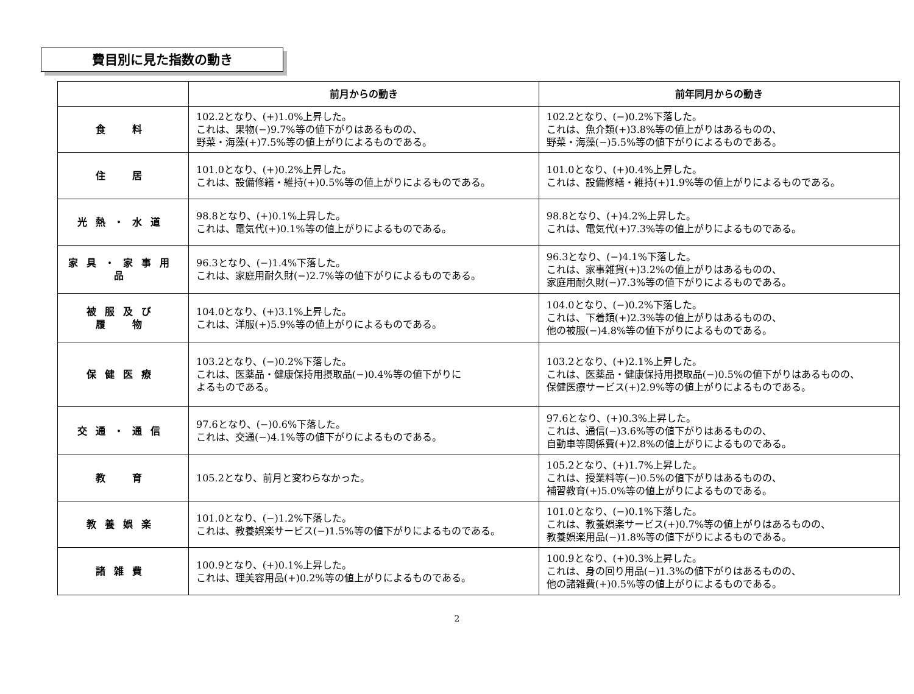費目別に見た指数の動き
| | 前月からの動き | 前年同月からの動き |
| --- | --- | --- |
| 食 料 | 102.2となり、(+)1.0%上昇した。 これは、果物(−)9.7%等の値下がりはあるものの、 野菜・海藻(+)7.5%等の値上がりによるものである。 | 102.2となり、(−)0.2%下落した。 これは、魚介類(+)3.8%等の値上がりはあるものの、 野菜・海藻(−)5.5%等の値下がりによるものである。 |
| 住 居 | 101.0となり、(+)0.2%上昇した。 これは、設備修繕・維持(+)0.5%等の値上がりによるものである。 | 101.0となり、(+)0.4%上昇した。 これは、設備修繕・維持(+)1.9%等の値上がりによるものである。 |
| 光熱・水道 | 98.8となり、(+)0.1%上昇した。 これは、電気代(+)0.1%等の値上がりによるものである。 | 98.8となり、(+)4.2%上昇した。 これは、電気代(+)7.3%等の値上がりによるものである。 |
| 家具・家事用品 | 96.3となり、(−)1.4%下落した。 これは、家庭用耐久財(−)2.7%等の値下がりによるものである。 | 96.3となり、(−)4.1%下落した。 これは、家事雑貨(+)3.2%の値上がりはあるものの、 家庭用耐久財(−)7.3%等の値下がりによるものである。 |
| 被服及び 履 物 | 104.0となり、(+)3.1%上昇した。 これは、洋服(+)5.9%等の値上がりによるものである。 | 104.0となり、(−)0.2%下落した。 これは、下着類(+)2.3%等の値上がりはあるものの、 他の被服(−)4.8%等の値下がりによるものである。 |
| 保健医療 | 103.2となり、(−)0.2%下落した。 これは、医薬品・健康保持用摂取品(−)0.4%等の値下がりに よるものである。 | 103.2となり、(+)2.1%上昇した。 これは、医薬品・健康保持用摂取品(−)0.5%の値下がりはあるものの、 保健医療サービス(+)2.9%等の値上がりによるものである。 |
| 交通・通信 | 97.6となり、(−)0.6%下落した。 これは、交通(−)4.1%等の値下がりによるものである。 | 97.6となり、(+)0.3%上昇した。 これは、通信(−)3.6%等の値下がりはあるものの、 自動車等関係費(+)2.8%の値上がりによるものである。 |
| 教 育 | 105.2となり、前月と変わらなかった。 | 105.2となり、(+)1.7%上昇した。 これは、授業料等(−)0.5%の値下がりはあるものの、 補習教育(+)5.0%等の値上がりによるものである。 |
| 教養娯楽 | 101.0となり、(−)1.2%下落した。 これは、教養娯楽サービス(−)1.5%等の値下がりによるものである。 | 101.0となり、(−)0.1%下落した。 これは、教養娯楽サービス(+)0.7%等の値上がりはあるものの、 教養娯楽用品(−)1.8%等の値下がりによるものである。 |
| 諸雑費 | 100.9となり、(+)0.1%上昇した。 これは、理美容用品(+)0.2%等の値上がりによるものである。 | 100.9となり、(+)0.3%上昇した。 これは、身の回り用品(−)1.3%の値下がりはあるものの、 他の諸雑費(+)0.5%等の値上がりによるものである。 |
2